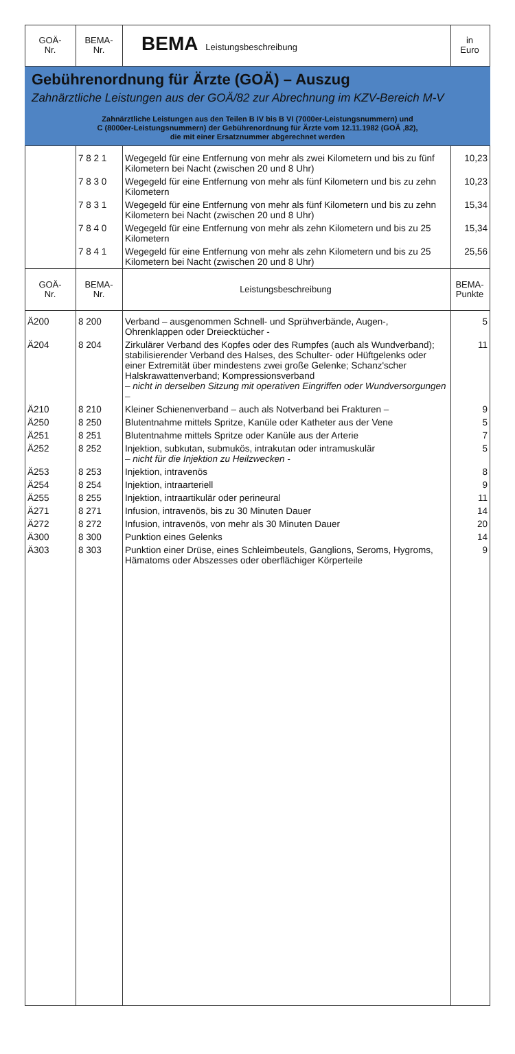| GOÄ- Nr. | BEMA- Nr. | BEMA Leistungsbeschreibung | in Euro |
| Gebührenordnung für Ärzte (GOÄ) – Auszug Zahnärztliche Leistungen aus der GOÄ/82 zur Abrechnung im KZV-Bereich M-V Zahnärztliche Leistungen aus den Teilen B IV bis B VI (7000er-Leistungsnummern) und C (8000er-Leistungsnummern) der Gebührenordnung für Ärzte vom 12.11.1982 (GOÄ ‚82), die mit einer Ersatznummer abgerechnet werden | | | |
| | 7 8 2 1 | Wegegeld für eine Entfernung von mehr als zwei Kilometern und bis zu fünf Kilometern bei Nacht (zwischen 20 und 8 Uhr) | 10,23 |
| | 7 8 3 0 | Wegegeld für eine Entfernung von mehr als fünf Kilometern und bis zu zehn Kilometern | 10,23 |
| | 7 8 3 1 | Wegegeld für eine Entfernung von mehr als fünf Kilometern und bis zu zehn Kilometern bei Nacht (zwischen 20 und 8 Uhr) | 15,34 |
| | 7 8 4 0 | Wegegeld für eine Entfernung von mehr als zehn Kilometern und bis zu 25 Kilometern | 15,34 |
| | 7 8 4 1 | Wegegeld für eine Entfernung von mehr als zehn Kilometern und bis zu 25 Kilometern bei Nacht (zwischen 20 und 8 Uhr) | 25,56 |
| GOÄ- Nr. | BEMA- Nr. | Leistungsbeschreibung | BEMA- Punkte |
| Ä200 | 8 200 | Verband – ausgenommen Schnell- und Sprühverbände, Augen-, Ohrenklappen oder Dreiecktücher - | 5 |
| Ä204 | 8 204 | Zirkulärer Verband des Kopfes oder des Rumpfes (auch als Wundverband); stabilisierender Verband des Halses, des Schulter- oder Hüftgelenks oder einer Extremität über mindestens zwei große Gelenke; Schanz'scher Halskrawattenverband; Kompressionsverband – nicht in derselben Sitzung mit operativen Eingriffen oder Wundversorgungen – | 11 |
| Ä210 | 8 210 | Kleiner Schienenverband – auch als Notverband bei Frakturen – | 9 |
| Ä250 | 8 250 | Blutentnahme mittels Spritze, Kanüle oder Katheter aus der Vene | 5 |
| Ä251 | 8 251 | Blutentnahme mittels Spritze oder Kanüle aus der Arterie | 7 |
| Ä252 | 8 252 | Injektion, subkutan, submukös, intrakutan oder intramuskulär – nicht für die Injektion zu Heilzwecken - | 5 |
| Ä253 | 8 253 | Injektion, intravenös | 8 |
| Ä254 | 8 254 | Injektion, intraarteriell | 9 |
| Ä255 | 8 255 | Injektion, intraartikulär oder perineural | 11 |
| Ä271 | 8 271 | Infusion, intravenös, bis zu 30 Minuten Dauer | 14 |
| Ä272 | 8 272 | Infusion, intravenös, von mehr als 30 Minuten Dauer | 20 |
| Ä300 | 8 300 | Punktion eines Gelenks | 14 |
| Ä303 | 8 303 | Punktion einer Drüse, eines Schleimbeutels, Ganglions, Seroms, Hygroms, Hämatoms oder Abszesses oder oberflächiger Körperteile | 9 |